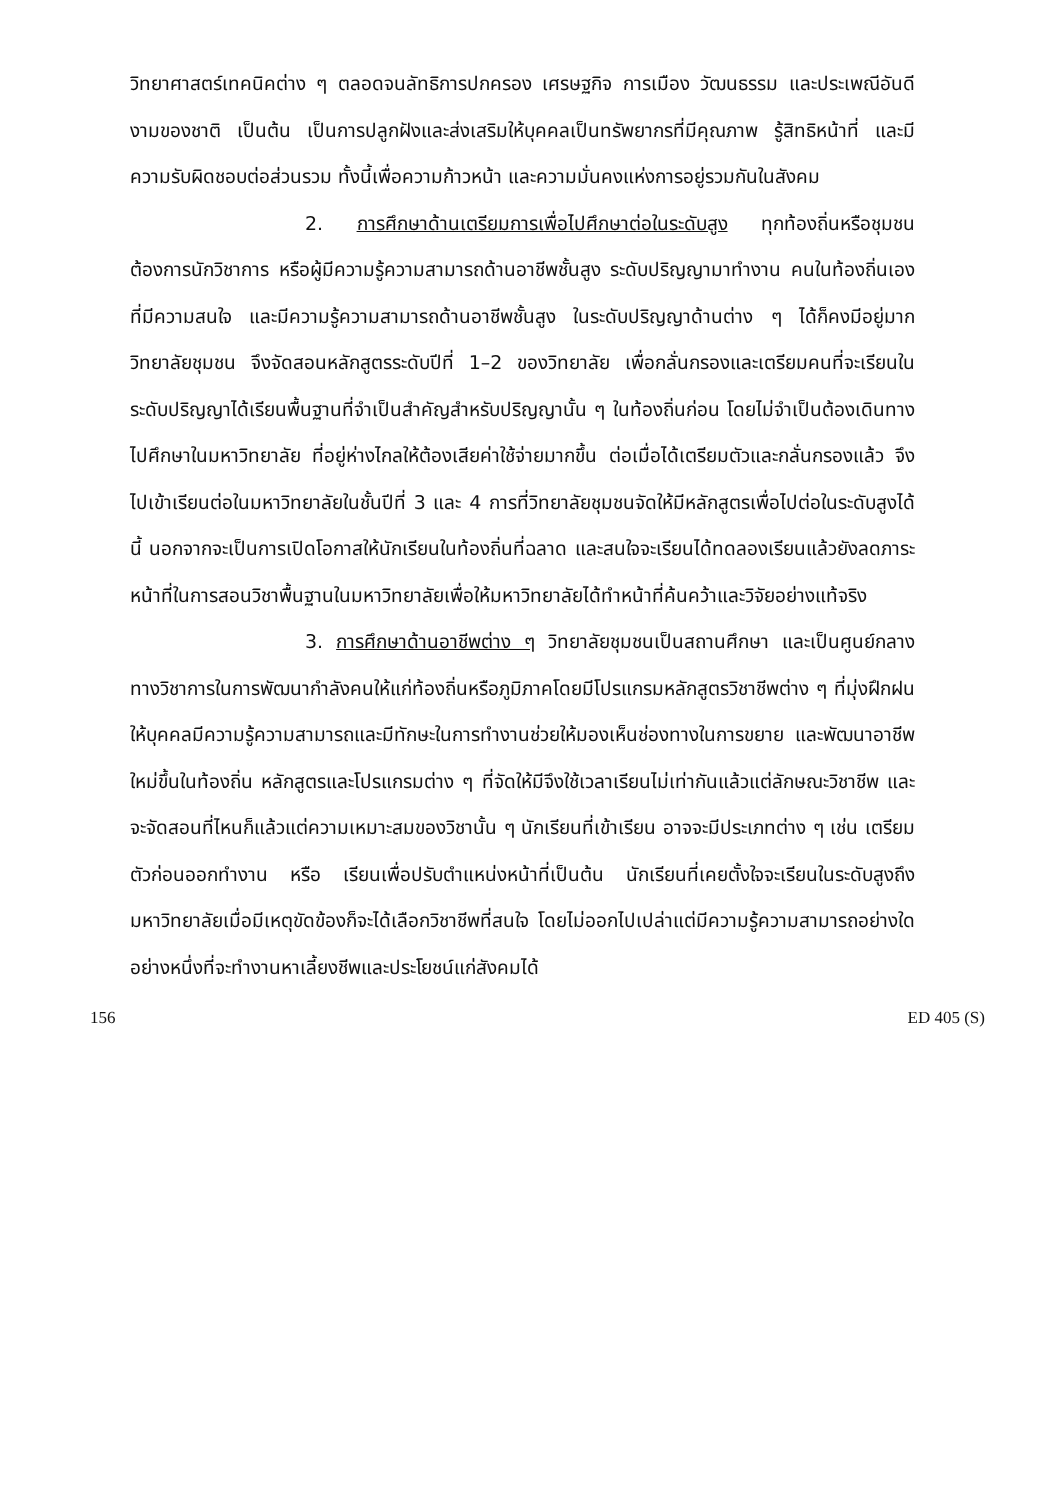วิทยาศาสตร์เทคนิคต่าง ๆ ตลอดจนลัทธิการปกครอง เศรษฐกิจ การเมือง วัฒนธรรม และประเพณีอันดีงามของชาติ เป็นต้น เป็นการปลูกฝังและส่งเสริมให้บุคคลเป็นทรัพยากรที่มีคุณภาพ รู้สิทธิหน้าที่ และมีความรับผิดชอบต่อส่วนรวม ทั้งนี้เพื่อความก้าวหน้า และความมั่นคงแห่งการอยู่รวมกันในสังคม
2. การศึกษาด้านเตรียมการเพื่อไปศึกษาต่อในระดับสูง ทุกท้องถิ่นหรือชุมชนต้องการนักวิชาการ หรือผู้มีความรู้ความสามารถด้านอาชีพชั้นสูง ระดับปริญญามาทำงาน คนในท้องถิ่นเองที่มีความสนใจ และมีความรู้ความสามารถด้านอาชีพชั้นสูง ในระดับปริญญาด้านต่าง ๆ ได้ก็คงมีอยู่มาก วิทยาลัยชุมชน จึงจัดสอนหลักสูตรระดับปีที่ 1–2 ของวิทยาลัย เพื่อกลั่นกรองและเตรียมคนที่จะเรียนในระดับปริญญาได้เรียนพื้นฐานที่จำเป็นสำคัญสำหรับปริญญานั้น ๆ ในท้องถิ่นก่อน โดยไม่จำเป็นต้องเดินทางไปศึกษาในมหาวิทยาลัย ที่อยู่ห่างไกลให้ต้องเสียค่าใช้จ่ายมากขึ้น ต่อเมื่อได้เตรียมตัวและกลั่นกรองแล้ว จึงไปเข้าเรียนต่อในมหาวิทยาลัยในชั้นปีที่ 3 และ 4 การที่วิทยาลัยชุมชนจัดให้มีหลักสูตรเพื่อไปต่อในระดับสูงได้นี้ นอกจากจะเป็นการเปิดโอกาสให้นักเรียนในท้องถิ่นที่ฉลาด และสนใจจะเรียนได้ทดลองเรียนแล้วยังลดภาระหน้าที่ในการสอนวิชาพื้นฐานในมหาวิทยาลัยเพื่อให้มหาวิทยาลัยได้ทำหน้าที่ค้นคว้าและวิจัยอย่างแท้จริง
3. การศึกษาด้านอาชีพต่าง ๆ วิทยาลัยชุมชนเป็นสถานศึกษา และเป็นศูนย์กลางทางวิชาการในการพัฒนากำลังคนให้แก่ท้องถิ่นหรือภูมิภาคโดยมีโปรแกรมหลักสูตรวิชาชีพต่าง ๆ ที่มุ่งฝึกฝนให้บุคคลมีความรู้ความสามารถและมีทักษะในการทำงานช่วยให้มองเห็นช่องทางในการขยาย และพัฒนาอาชีพใหม่ขึ้นในท้องถิ่น หลักสูตรและโปรแกรมต่าง ๆ ที่จัดให้มีจึงใช้เวลาเรียนไม่เท่ากันแล้วแต่ลักษณะวิชาชีพ และจะจัดสอนที่ไหนก็แล้วแต่ความเหมาะสมของวิชานั้น ๆ นักเรียนที่เข้าเรียน อาจจะมีประเภทต่าง ๆ เช่น เตรียมตัวก่อนออกทำงาน หรือ เรียนเพื่อปรับตำแหน่งหน้าที่เป็นต้น นักเรียนที่เคยตั้งใจจะเรียนในระดับสูงถึงมหาวิทยาลัยเมื่อมีเหตุขัดข้องก็จะได้เลือกวิชาชีพที่สนใจ โดยไม่ออกไปเปล่าแต่มีความรู้ความสามารถอย่างใดอย่างหนึ่งที่จะทำงานหาเลี้ยงชีพและประโยชน์แก่สังคมได้
156 ED 405 (S)